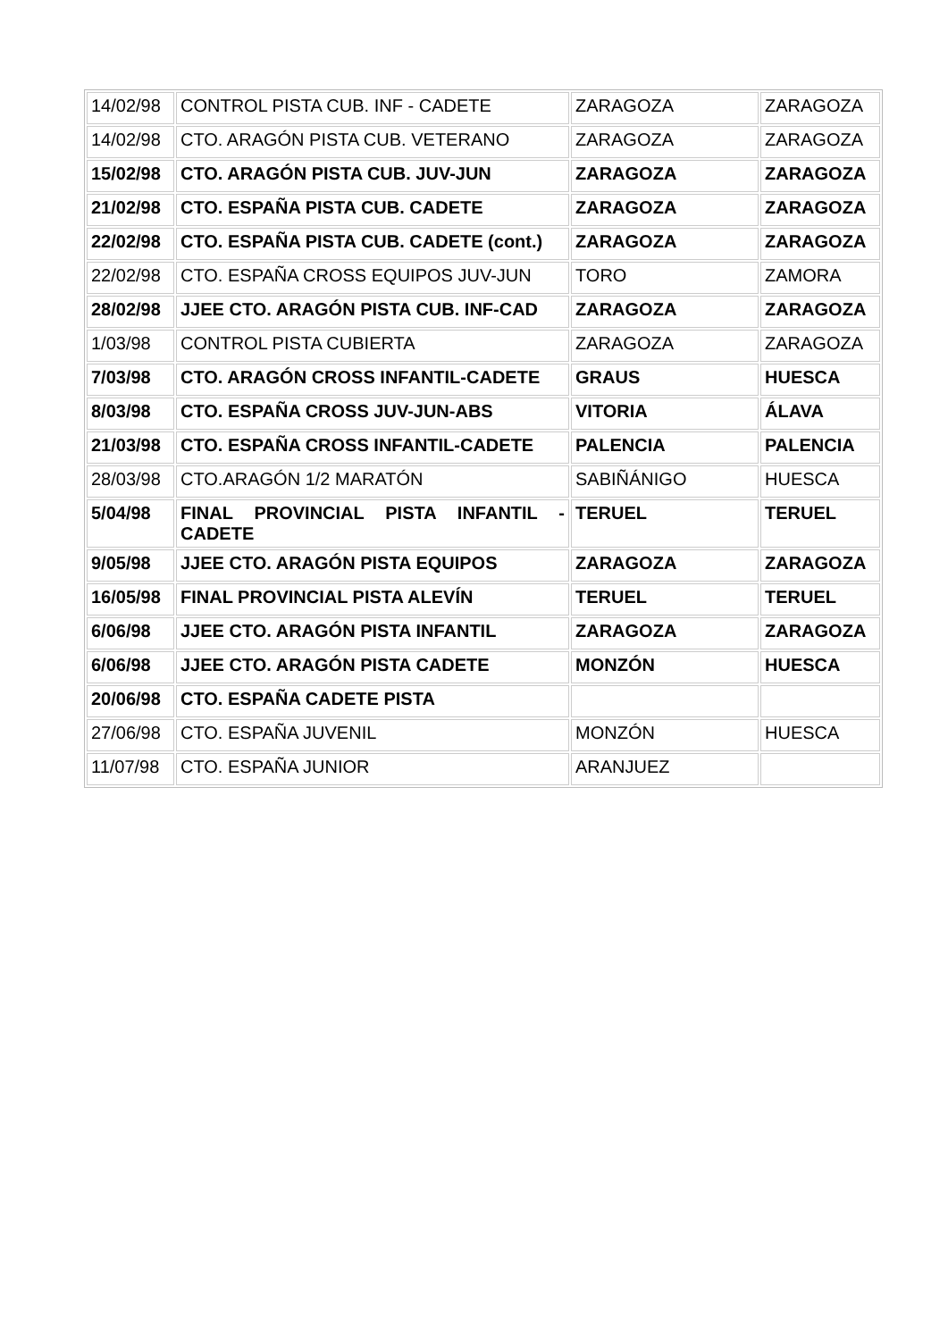| 14/02/98 | CONTROL PISTA CUB. INF - CADETE | ZARAGOZA | ZARAGOZA |
| 14/02/98 | CTO. ARAGÓN PISTA CUB. VETERANO | ZARAGOZA | ZARAGOZA |
| 15/02/98 | CTO. ARAGÓN PISTA CUB. JUV-JUN | ZARAGOZA | ZARAGOZA |
| 21/02/98 | CTO. ESPAÑA PISTA CUB. CADETE | ZARAGOZA | ZARAGOZA |
| 22/02/98 | CTO. ESPAÑA PISTA CUB. CADETE (cont.) | ZARAGOZA | ZARAGOZA |
| 22/02/98 | CTO. ESPAÑA CROSS EQUIPOS JUV-JUN | TORO | ZAMORA |
| 28/02/98 | JJEE CTO. ARAGÓN PISTA CUB. INF-CAD | ZARAGOZA | ZARAGOZA |
| 1/03/98 | CONTROL PISTA CUBIERTA | ZARAGOZA | ZARAGOZA |
| 7/03/98 | CTO. ARAGÓN CROSS INFANTIL-CADETE | GRAUS | HUESCA |
| 8/03/98 | CTO. ESPAÑA CROSS JUV-JUN-ABS | VITORIA | ÁLAVA |
| 21/03/98 | CTO. ESPAÑA CROSS INFANTIL-CADETE | PALENCIA | PALENCIA |
| 28/03/98 | CTO.ARAGÓN 1/2 MARATÓN | SABIÑÁNIGO | HUESCA |
| 5/04/98 | FINAL PROVINCIAL PISTA INFANTIL - CADETE | TERUEL | TERUEL |
| 9/05/98 | JJEE CTO. ARAGÓN PISTA EQUIPOS | ZARAGOZA | ZARAGOZA |
| 16/05/98 | FINAL PROVINCIAL PISTA ALEVÍN | TERUEL | TERUEL |
| 6/06/98 | JJEE CTO. ARAGÓN PISTA INFANTIL | ZARAGOZA | ZARAGOZA |
| 6/06/98 | JJEE CTO. ARAGÓN PISTA CADETE | MONZÓN | HUESCA |
| 20/06/98 | CTO. ESPAÑA CADETE PISTA | | |
| 27/06/98 | CTO. ESPAÑA JUVENIL | MONZÓN | HUESCA |
| 11/07/98 | CTO. ESPAÑA JUNIOR | ARANJUEZ | |